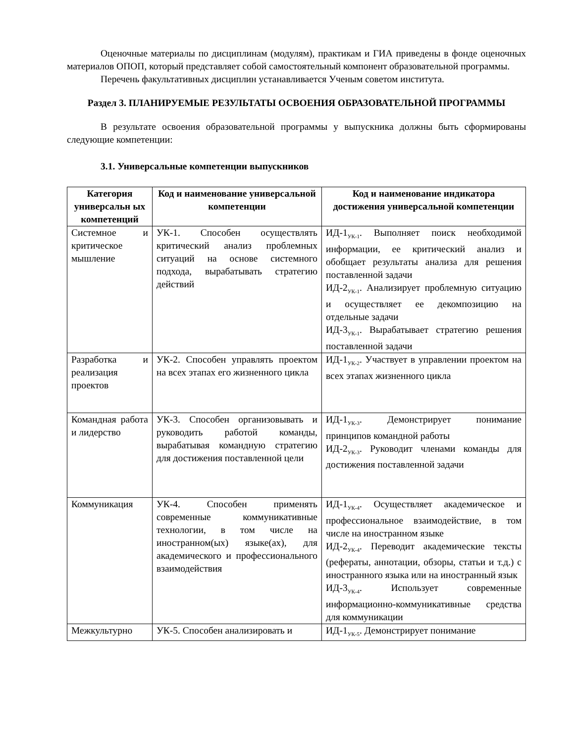Оценочные материалы по дисциплинам (модулям), практикам и ГИА приведены в фонде оценочных материалов ОПОП, который представляет собой самостоятельный компонент образовательной программы.
Перечень факультативных дисциплин устанавливается Ученым советом института.
Раздел 3. ПЛАНИРУЕМЫЕ РЕЗУЛЬТАТЫ ОСВОЕНИЯ ОБРАЗОВАТЕЛЬНОЙ ПРОГРАММЫ
В результате освоения образовательной программы у выпускника должны быть сформированы следующие компетенции:
3.1. Универсальные компетенции выпускников
| Категория универсальн ых компетенций | Код и наименование универсальной компетенции | Код и наименование индикатора достижения универсальной компетенции |
| --- | --- | --- |
| Системное и критическое мышление | УК-1. Способен осуществлять критический анализ проблемных ситуаций на основе системного подхода, вырабатывать стратегию действий | ИД-1<sub>УК-1</sub>. Выполняет поиск необходимой информации, ее критический анализ и обобщает результаты анализа для решения поставленной задачи ИД-2<sub>УК-1</sub>. Анализирует проблемную ситуацию и осуществляет ее декомпозицию на отдельные задачи ИД-3<sub>УК-1</sub>. Вырабатывает стратегию решения поставленной задачи |
| Разработка и реализация проектов | УК-2. Способен управлять проектом на всех этапах его жизненного цикла | ИД-1<sub>УК-2</sub>. Участвует в управлении проектом на всех этапах жизненного цикла |
| Командная работа и лидерство | УК-3. Способен организовывать и руководить работой команды, вырабатывая командную стратегию для достижения поставленной цели | ИД-1<sub>УК-3</sub>. Демонстрирует понимание принципов командной работы ИД-2<sub>УК-3</sub>. Руководит членами команды для достижения поставленной задачи |
| Коммуникация | УК-4. Способен применять современные коммуникативные технологии, в том числе на иностранном(ых) языке(ах), для академического и профессионального взаимодействия | ИД-1<sub>УК-4</sub>. Осуществляет академическое и профессиональное взаимодействие, в том числе на иностранном языке ИД-2<sub>УК-4</sub>. Переводит академические тексты (рефераты, аннотации, обзоры, статьи и т.д.) с иностранного языка или на иностранный язык ИД-3<sub>УК-4</sub>. Использует современные информационно-коммуникативные средства для коммуникации |
| Межкультурно | УК-5. Способен анализировать и | ИД-1<sub>УК-5</sub>. Демонстрирует понимание |